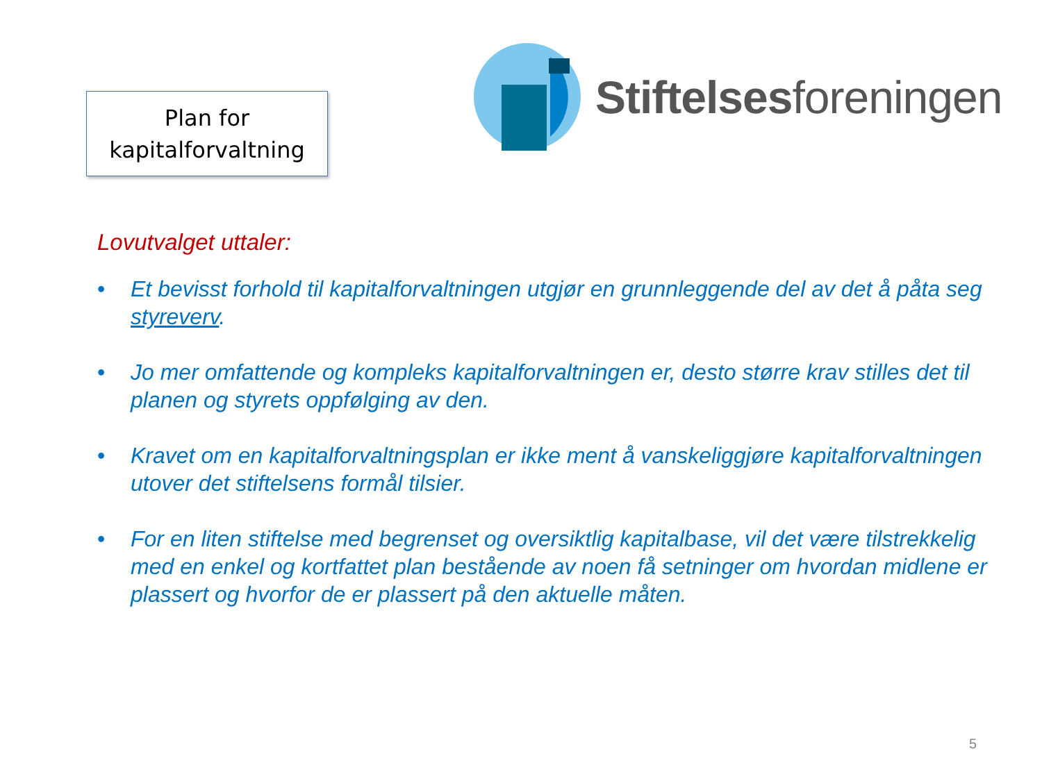Plan for
kapitalforvaltning
Stiftelsesforeningen
Lovutvalget uttaler:
• Et bevisst forhold til kapitalforvaltningen utgjør en grunnleggende del av det å påta seg styreverv.
• Jo mer omfattende og kompleks kapitalforvaltningen er, desto større krav stilles det til planen og styrets oppfølging av den.
• Kravet om en kapitalforvaltningsplan er ikke ment å vanskeliggjøre kapitalforvaltningen utover det stiftelsens formål tilsier.
• For en liten stiftelse med begrenset og oversiktlig kapitalbase, vil det være tilstrekkelig med en enkel og kortfattet plan bestående av noen få setninger om hvordan midlene er plassert og hvorfor de er plassert på den aktuelle måten.
5